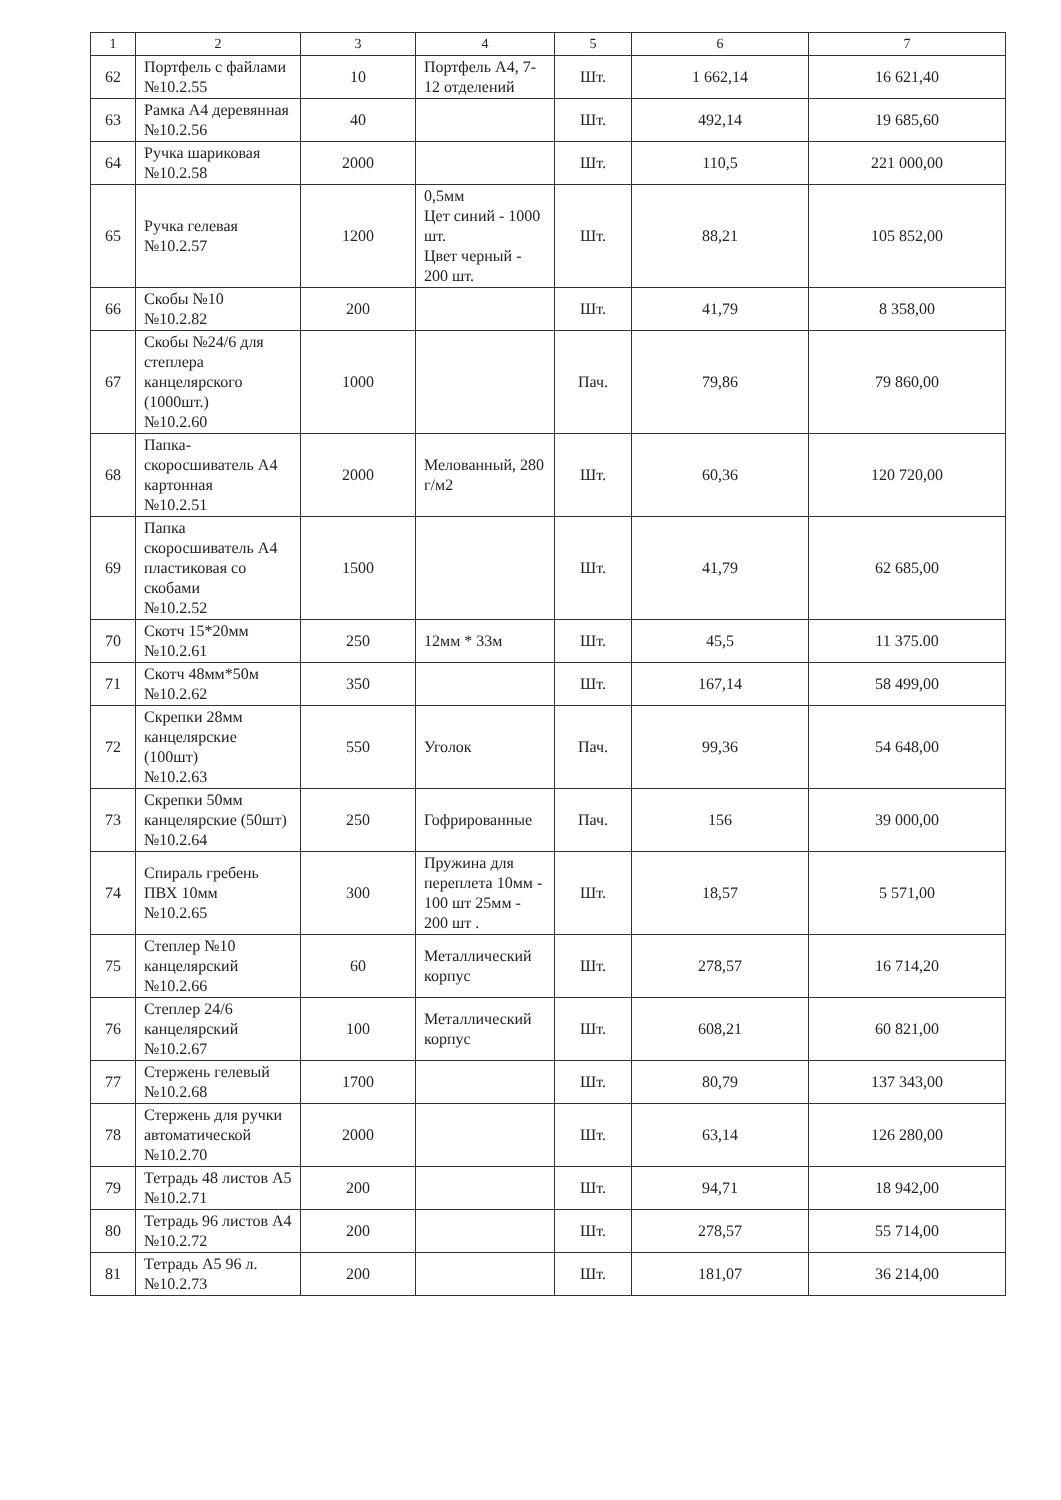| 1 | 2 | 3 | 4 | 5 | 6 | 7 |
| --- | --- | --- | --- | --- | --- | --- |
| 62 | Портфель с файлами №10.2.55 | 10 | Портфель А4, 7-12 отделений | Шт. | 1 662,14 | 16 621,40 |
| 63 | Рамка А4 деревянная №10.2.56 | 40 | | Шт. | 492,14 | 19 685,60 |
| 64 | Ручка шариковая №10.2.58 | 2000 | | Шт. | 110,5 | 221 000,00 |
| 65 | Ручка гелевая №10.2.57 | 1200 | 0,5мм Цет синий - 1000 шт. Цвет черный - 200 шт. | Шт. | 88,21 | 105 852,00 |
| 66 | Скобы №10 №10.2.82 | 200 | | Шт. | 41,79 | 8 358,00 |
| 67 | Скобы №24/6 для степлера канцелярского (1000шт.) №10.2.60 | 1000 | | Пач. | 79,86 | 79 860,00 |
| 68 | Папка-скоросшиватель А4 картонная №10.2.51 | 2000 | Мелованный, 280 г/м2 | Шт. | 60,36 | 120 720,00 |
| 69 | Папка скоросшиватель А4 пластиковая со скобами №10.2.52 | 1500 | | Шт. | 41,79 | 62 685,00 |
| 70 | Скотч 15*20мм №10.2.61 | 250 | 12мм * 33м | Шт. | 45,5 | 11 375.00 |
| 71 | Скотч 48мм*50м №10.2.62 | 350 | | Шт. | 167,14 | 58 499,00 |
| 72 | Скрепки 28мм канцелярские (100шт) №10.2.63 | 550 | Уголок | Пач. | 99,36 | 54 648,00 |
| 73 | Скрепки 50мм канцелярские (50шт) №10.2.64 | 250 | Гофрированные | Пач. | 156 | 39 000,00 |
| 74 | Спираль гребень ПВХ 10мм №10.2.65 | 300 | Пружина для переплета 10мм - 100 шт 25мм - 200 шт . | Шт. | 18,57 | 5 571,00 |
| 75 | Степлер №10 канцелярский №10.2.66 | 60 | Металлический корпус | Шт. | 278,57 | 16 714,20 |
| 76 | Степлер 24/6 канцелярский №10.2.67 | 100 | Металлический корпус | Шт. | 608,21 | 60 821,00 |
| 77 | Стержень гелевый №10.2.68 | 1700 | | Шт. | 80,79 | 137 343,00 |
| 78 | Стержень для ручки автоматической №10.2.70 | 2000 | | Шт. | 63,14 | 126 280,00 |
| 79 | Тетрадь 48 листов А5 №10.2.71 | 200 | | Шт. | 94,71 | 18 942,00 |
| 80 | Тетрадь 96 листов А4 №10.2.72 | 200 | | Шт. | 278,57 | 55 714,00 |
| 81 | Тетрадь А5 96 л. №10.2.73 | 200 | | Шт. | 181,07 | 36 214,00 |